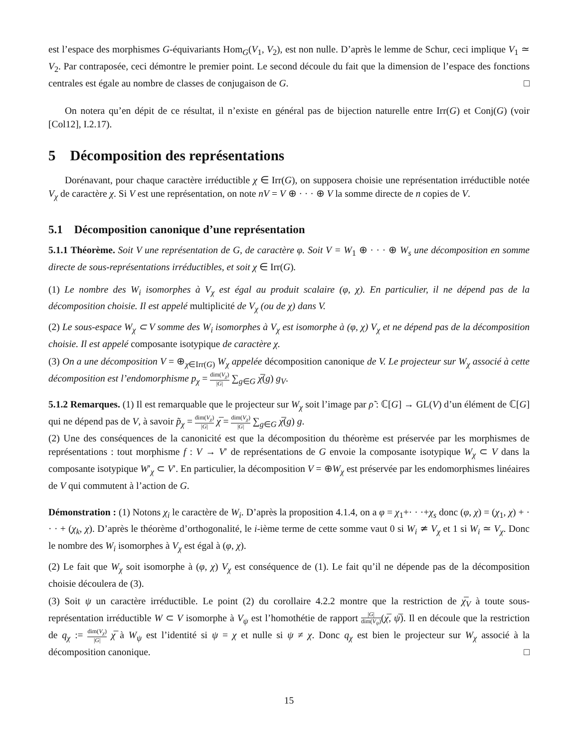est l’espace des morphismes G-équivariants Hom<sub>G</sub>(V<sub>1</sub>, V<sub>2</sub>), est non nulle. D’après le lemme de Schur, ceci implique V<sub>1</sub> ≃ V<sub>2</sub>. Par contraposée, ceci démontre le premier point. Le second découle du fait que la dimension de l’espace des fonctions centrales est égale au nombre de classes de conjugaison de G. □
On notera qu’en dépit de ce résultat, il n’existe en général pas de bijection naturelle entre Irr(G) et Conj(G) (voir [Col12], I.2.17).
5 Décomposition des représentations
Dorénavant, pour chaque caractère irréductible χ ∈ Irr(G), on supposera choisie une représentation irréductible notée V<sub>χ</sub> de caractère χ. Si V est une représentation, on note nV = V ⊕ · · · ⊕ V la somme directe de n copies de V.
5.1 Décomposition canonique d’une représentation
5.1.1 Théorème. Soit V une représentation de G, de caractère φ. Soit V = W<sub>1</sub> ⊕ · · · ⊕ W<sub>s</sub> une décomposition en somme directe de sous-représentations irréductibles, et soit χ ∈ Irr(G).
(1) Le nombre des W<sub>i</sub> isomorphes à V<sub>χ</sub> est égal au produit scalaire (φ, χ). En particulier, il ne dépend pas de la décomposition choisie. Il est appelé multiplicité de V<sub>χ</sub> (ou de χ) dans V.
(2) Le sous-espace W<sub>χ</sub> ⊂ V somme des W<sub>i</sub> isomorphes à V<sub>χ</sub> est isomorphe à (φ, χ) V<sub>χ</sub> et ne dépend pas de la décomposition choisie. Il est appelé composante isotypique de caractère χ.
(3) On a une décomposition V = ⊕<sub>χ∈Irr(G)</sub> W<sub>χ</sub> appelée décomposition canonique de V. Le projecteur sur W<sub>χ</sub> associé à cette décomposition est l’endomorphisme p<sub>χ</sub> = dim(V<sub>χ</sub>) |G| ∑<sub>g∈G</sub> χ̅(g) g<sub>V</sub>.
5.1.2 Remarques. (1) Il est remarquable que le projecteur sur W<sub>χ</sub> soit l’image par ρ̃ : ℂ[G] → GL(V) d’un élément de ℂ[G] qui ne dépend pas de V, à savoir p̃<sub>χ</sub> = dim(V<sub>χ</sub>) |G| χ̅ = dim(V<sub>χ</sub>) |G| ∑<sub>g∈G</sub> χ̅(g) g.
(2) Une des conséquences de la canonicité est que la décomposition du théorème est préservée par les morphismes de représentations : tout morphisme f : V → V′ de représentations de G envoie la composante isotypique W<sub>χ</sub> ⊂ V dans la composante isotypique W′<sub>χ</sub> ⊂ V′. En particulier, la décomposition V = ⊕W<sub>χ</sub> est préservée par les endomorphismes linéaires de V qui commutent à l’action de G.
Démonstration : (1) Notons χ<sub>i</sub> le caractère de W<sub>i</sub>. D’après la proposition 4.1.4, on a φ = χ<sub>1</sub>+· · ·+χ<sub>s</sub> donc (φ, χ) = (χ<sub>1</sub>, χ) + · · · + (χ<sub>k</sub>, χ). D’après le théorème d’orthogonalité, le i-ième terme de cette somme vaut 0 si W<sub>i</sub> ≄ V<sub>χ</sub> et 1 si W<sub>i</sub> ≃ V<sub>χ</sub>. Donc le nombre des W<sub>i</sub> isomorphes à V<sub>χ</sub> est égal à (φ, χ).
(2) Le fait que W<sub>χ</sub> soit isomorphe à (φ, χ) V<sub>χ</sub> est conséquence de (1). Le fait qu’il ne dépende pas de la décomposition choisie découlera de (3).
(3) Soit ψ un caractère irréductible. Le point (2) du corollaire 4.2.2 montre que la restriction de χ̅<sub>V</sub> à toute sous-représentation irréductible W ⊂ V isomorphe à V<sub>ψ</sub> est l’homothétie de rapport |G| dim(V<sub>ψ</sub>)(χ̅, ψ̅). Il en découle que la restriction de q<sub>χ</sub> := dim(V<sub>χ</sub>) |G| χ̅ à W<sub>ψ</sub> est l’identité si ψ = χ et nulle si ψ ≠ χ. Donc q<sub>χ</sub> est bien le projecteur sur W<sub>χ</sub> associé à la décomposition canonique. □
15